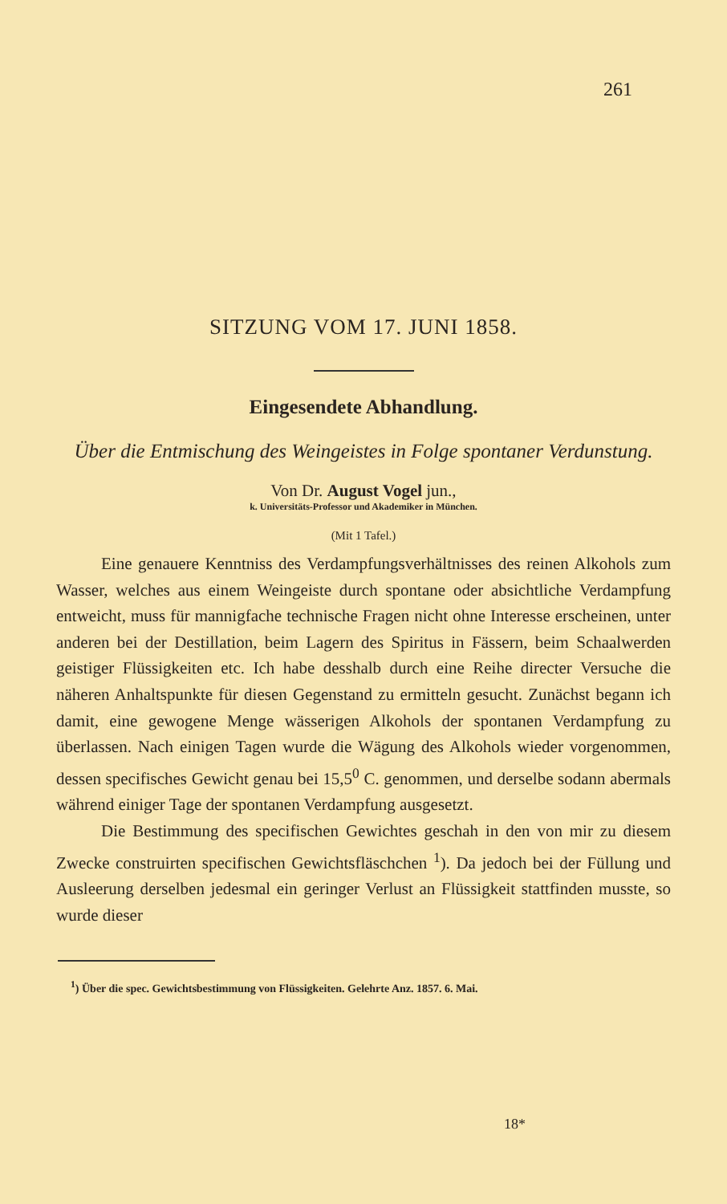261
SITZUNG VOM 17. JUNI 1858.
Eingesendete Abhandlung.
Über die Entmischung des Weingeistes in Folge spontaner Verdunstung.
Von Dr. August Vogel jun.,
k. Universitäts-Professor und Akademiker in München.
(Mit 1 Tafel.)
Eine genauere Kenntniss des Verdampfungsverhältnisses des reinen Alkohols zum Wasser, welches aus einem Weingeiste durch spontane oder absichtliche Verdampfung entweicht, muss für mannigfache technische Fragen nicht ohne Interesse erscheinen, unter anderen bei der Destillation, beim Lagern des Spiritus in Fässern, beim Schaalwerden geistiger Flüssigkeiten etc. Ich habe desshalb durch eine Reihe directer Versuche die näheren Anhaltspunkte für diesen Gegenstand zu ermitteln gesucht. Zunächst begann ich damit, eine gewogene Menge wässerigen Alkohols der spontanen Verdampfung zu überlassen. Nach einigen Tagen wurde die Wägung des Alkohols wieder vorgenommen, dessen specifisches Gewicht genau bei 15,5<sup>0</sup> C. genommen, und derselbe sodann abermals während einiger Tage der spontanen Verdampfung ausgesetzt.
Die Bestimmung des specifischen Gewichtes geschah in den von mir zu diesem Zwecke construirten specifischen Gewichtsfläschchen <sup>1</sup>). Da jedoch bei der Füllung und Ausleerung derselben jedesmal ein geringer Verlust an Flüssigkeit stattfinden musste, so wurde dieser
<sup>1</sup>) Über die spec. Gewichtsbestimmung von Flüssigkeiten. Gelehrte Anz. 1857. 6. Mai.
18*